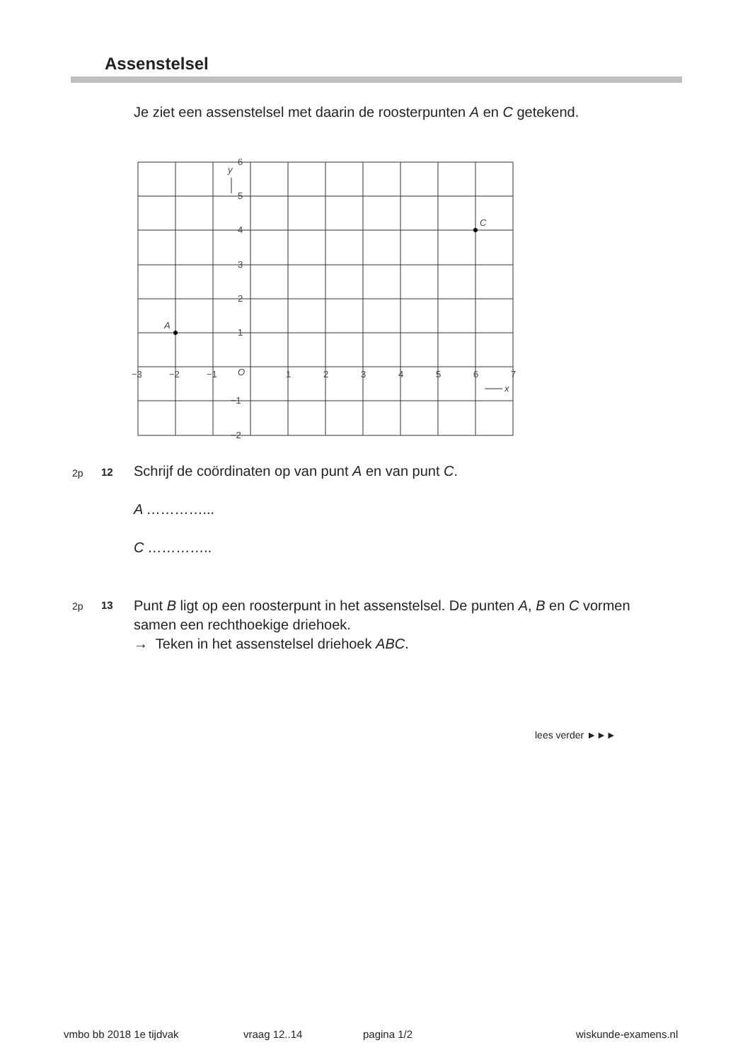Assenstelsel
Je ziet een assenstelsel met daarin de roosterpunten A en C getekend.
A
C
y
x
6
5
4
3
2
1
−1
−2
−3
−2
−1
O
1
2
3
4
5
6
7
2p 12
Schrijf de coördinaten op van punt A en van punt C.
A …………...
C …………..
2p 13
Punt B ligt op een roosterpunt in het assenstelsel. De punten A, B en C vormen samen een rechthoekige driehoek.
→ Teken in het assenstelsel driehoek ABC.
lees verder ►►►
vmbo bb 2018 1e tijdvak vraag 12..14 pagina 1/2 wiskunde-examens.nl